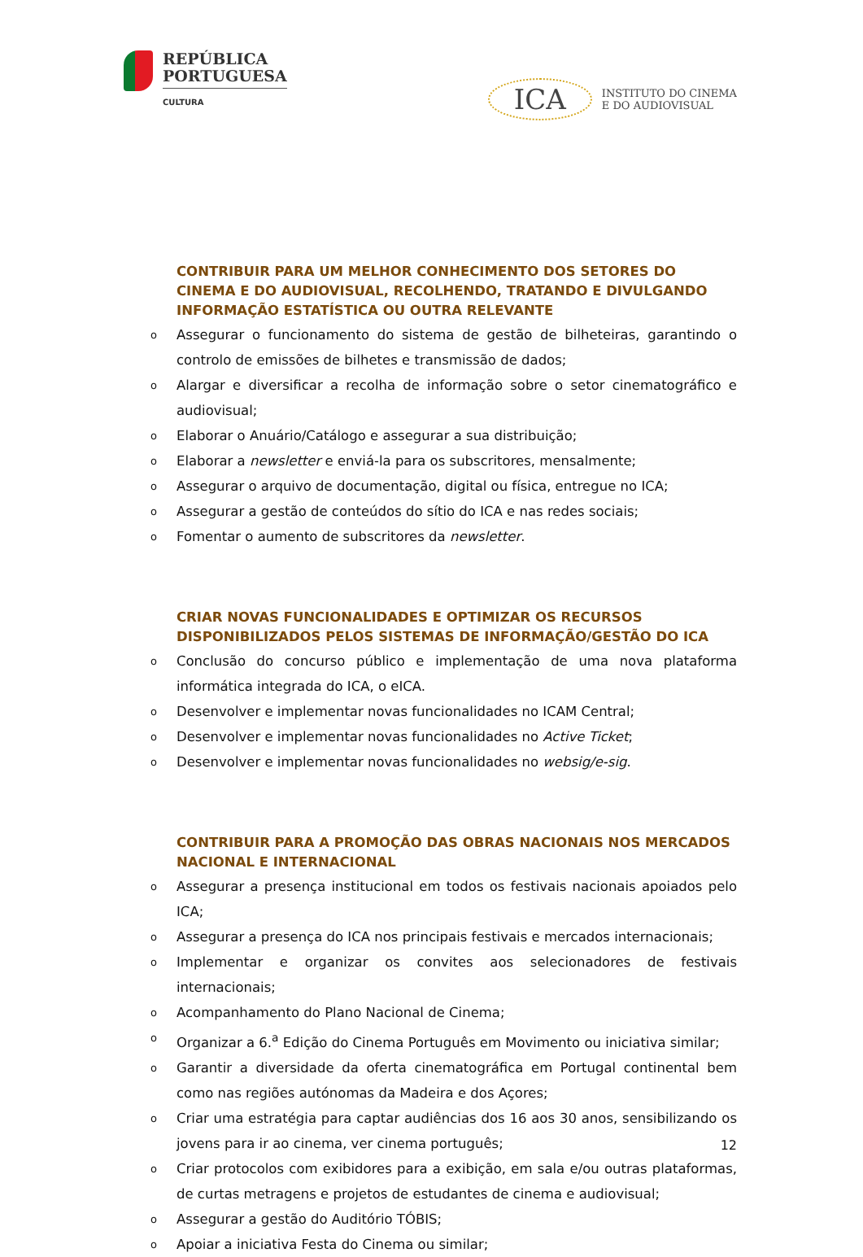REPÚBLICA
PORTUGUESA
CULTURA
ICA
INSTITUTO DO CINEMA
E DO AUDIOVISUAL
CONTRIBUIR PARA UM MELHOR CONHECIMENTO DOS SETORES DO CINEMA E DO AUDIOVISUAL, RECOLHENDO, TRATANDO E DIVULGANDO INFORMAÇÃO ESTATÍSTICA OU OUTRA RELEVANTE
o Assegurar o funcionamento do sistema de gestão de bilheteiras, garantindo o controlo de emissões de bilhetes e transmissão de dados;
o Alargar e diversificar a recolha de informação sobre o setor cinematográfico e audiovisual;
o Elaborar o Anuário/Catálogo e assegurar a sua distribuição;
o Elaborar a newsletter e enviá-la para os subscritores, mensalmente;
o Assegurar o arquivo de documentação, digital ou física, entregue no ICA;
o Assegurar a gestão de conteúdos do sítio do ICA e nas redes sociais;
o Fomentar o aumento de subscritores da newsletter.
CRIAR NOVAS FUNCIONALIDADES E OPTIMIZAR OS RECURSOS DISPONIBILIZADOS PELOS SISTEMAS DE INFORMAÇÃO/GESTÃO DO ICA
o Conclusão do concurso público e implementação de uma nova plataforma informática integrada do ICA, o eICA.
o Desenvolver e implementar novas funcionalidades no ICAM Central;
o Desenvolver e implementar novas funcionalidades no Active Ticket;
o Desenvolver e implementar novas funcionalidades no websig/e-sig.
CONTRIBUIR PARA A PROMOÇÃO DAS OBRAS NACIONAIS NOS MERCADOS NACIONAL E INTERNACIONAL
o Assegurar a presença institucional em todos os festivais nacionais apoiados pelo ICA;
o Assegurar a presença do ICA nos principais festivais e mercados internacionais;
o Implementar e organizar os convites aos selecionadores de festivais internacionais;
o Acompanhamento do Plano Nacional de Cinema;
o Organizar a 6.<sup>a</sup> Edição do Cinema Português em Movimento ou iniciativa similar;
o Garantir a diversidade da oferta cinematográfica em Portugal continental bem como nas regiões autónomas da Madeira e dos Açores;
o Criar uma estratégia para captar audiências dos 16 aos 30 anos, sensibilizando os jovens para ir ao cinema, ver cinema português;
o Criar protocolos com exibidores para a exibição, em sala e/ou outras plataformas, de curtas metragens e projetos de estudantes de cinema e audiovisual;
o Assegurar a gestão do Auditório TÓBIS;
o Apoiar a iniciativa Festa do Cinema ou similar;
12